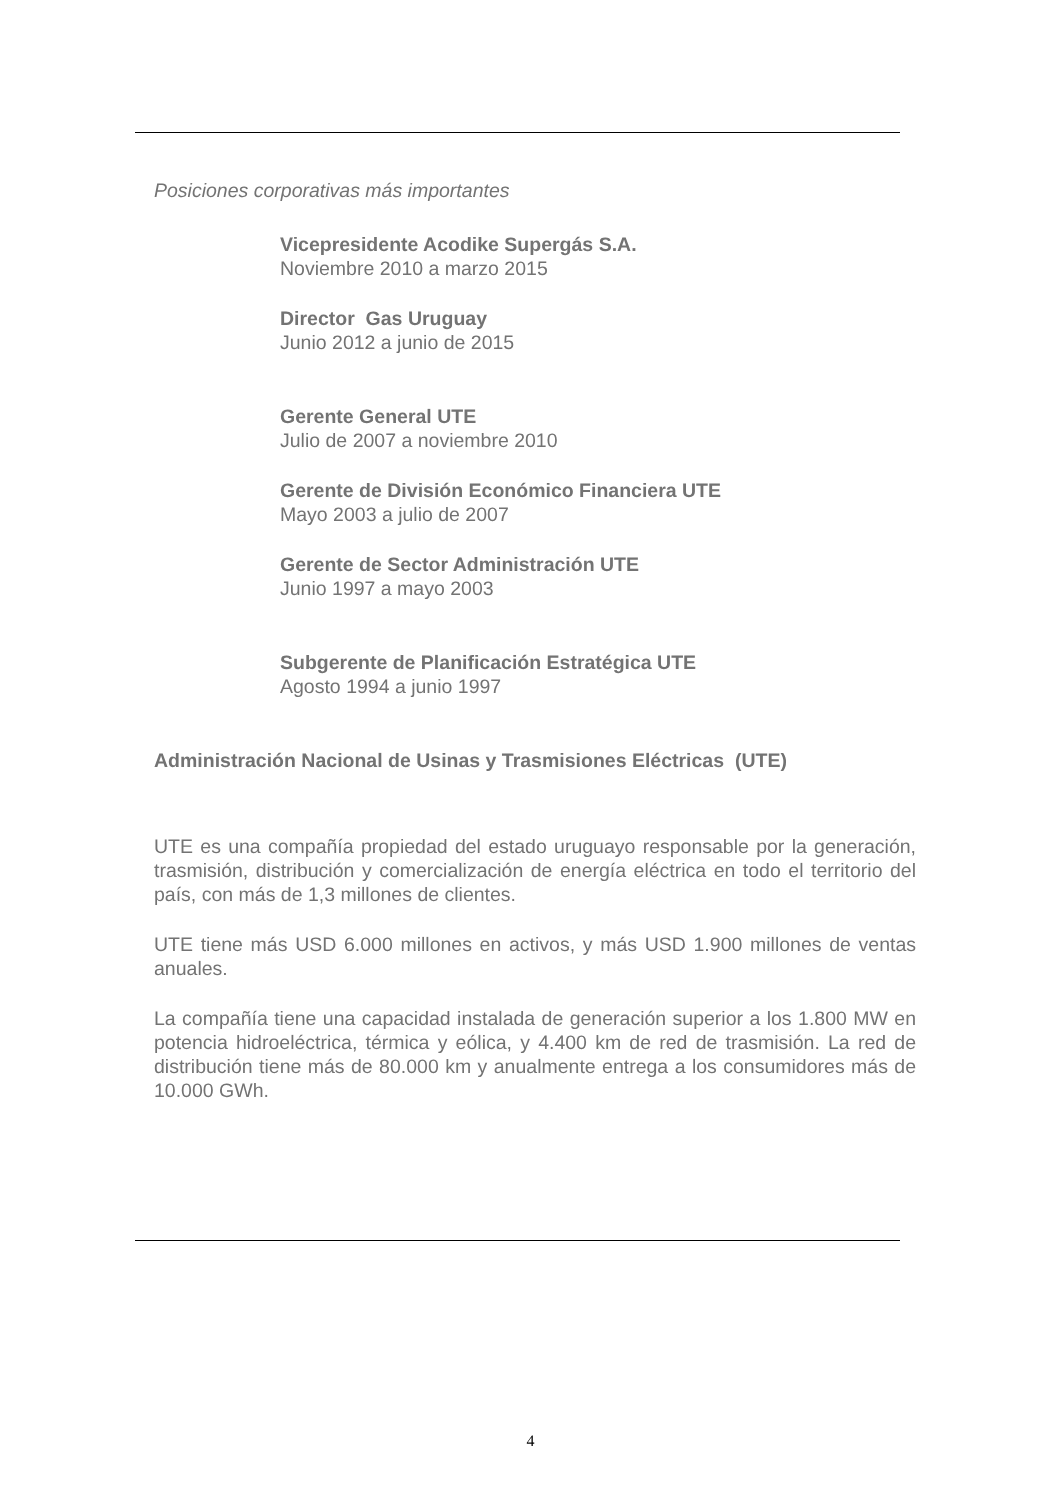Posiciones corporativas más importantes
Vicepresidente Acodike Supergás S.A.
Noviembre 2010 a marzo 2015
Director Gas Uruguay
Junio 2012 a junio de 2015
Gerente General UTE
Julio de 2007 a noviembre 2010
Gerente de División Económico Financiera UTE
Mayo 2003 a julio de 2007
Gerente de Sector Administración UTE
Junio 1997 a mayo 2003
Subgerente de Planificación Estratégica UTE
Agosto 1994 a junio 1997
Administración Nacional de Usinas y Trasmisiones Eléctricas (UTE)
UTE es una compañía propiedad del estado uruguayo responsable por la generación, trasmisión, distribución y comercialización de energía eléctrica en todo el territorio del país, con más de 1,3 millones de clientes.
UTE tiene más USD 6.000 millones en activos, y más USD 1.900 millones de ventas anuales.
La compañía tiene una capacidad instalada de generación superior a los 1.800 MW en potencia hidroeléctrica, térmica y eólica, y 4.400 km de red de trasmisión. La red de distribución tiene más de 80.000 km y anualmente entrega a los consumidores más de 10.000 GWh.
4